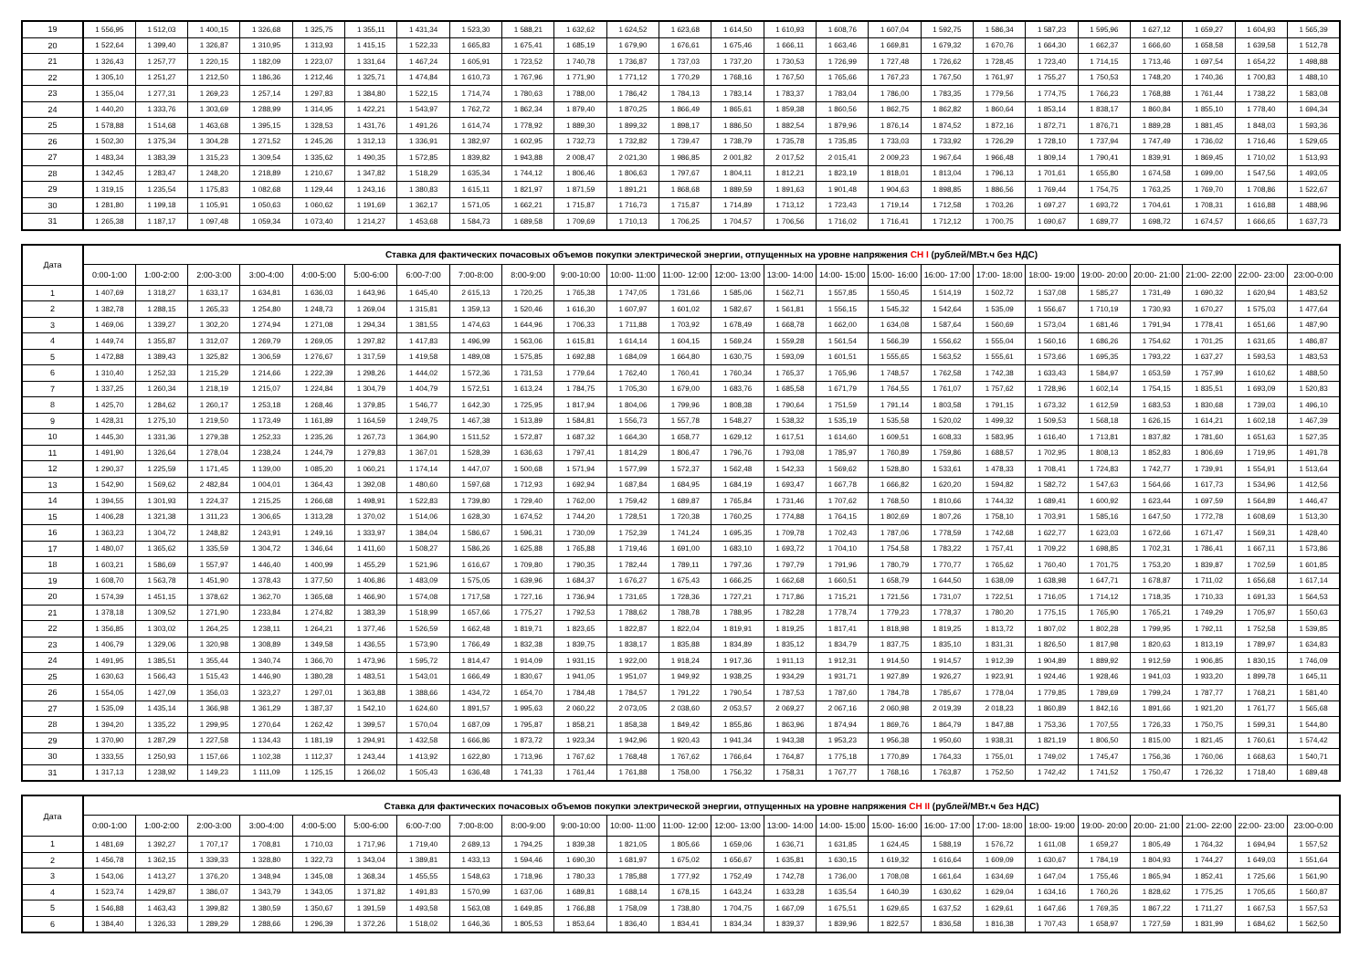| 19 | 1 556,95 | 1 512,03 | 1 400,15 | 1 326,68 | 1 325,75 | 1 355,11 | 1 431,34 | 1 523,30 | 1 588,21 | 1 632,62 | 1 624,52 | 1 623,68 | 1 614,50 | 1 610,93 | 1 608,76 | 1 607,04 | 1 592,75 | 1 586,34 | 1 587,23 | 1 595,96 | 1 627,12 | 1 659,27 | 1 604,93 | 1 565,39 |
| 20 | 1 522,64 | 1 399,40 | 1 326,87 | 1 310,95 | 1 313,93 | 1 415,15 | 1 522,33 | 1 665,83 | 1 675,41 | 1 685,19 | 1 679,90 | 1 676,61 | 1 675,46 | 1 666,11 | 1 663,46 | 1 669,81 | 1 679,32 | 1 670,76 | 1 664,30 | 1 662,37 | 1 666,60 | 1 658,58 | 1 639,58 | 1 512,78 |
| 21 | 1 326,43 | 1 257,77 | 1 220,15 | 1 182,09 | 1 223,07 | 1 331,64 | 1 467,24 | 1 605,91 | 1 723,52 | 1 740,78 | 1 736,87 | 1 737,03 | 1 737,20 | 1 730,53 | 1 726,99 | 1 727,48 | 1 726,62 | 1 728,45 | 1 723,40 | 1 714,15 | 1 713,46 | 1 697,54 | 1 654,22 | 1 498,88 |
| 22 | 1 305,10 | 1 251,27 | 1 212,50 | 1 186,36 | 1 212,46 | 1 325,71 | 1 474,84 | 1 610,73 | 1 767,96 | 1 771,90 | 1 771,12 | 1 770,29 | 1 768,16 | 1 767,50 | 1 765,66 | 1 767,23 | 1 767,50 | 1 761,97 | 1 755,27 | 1 750,53 | 1 748,20 | 1 740,36 | 1 700,83 | 1 488,10 |
| 23 | 1 355,04 | 1 277,31 | 1 269,23 | 1 257,14 | 1 297,83 | 1 384,80 | 1 522,15 | 1 714,74 | 1 780,63 | 1 788,00 | 1 786,42 | 1 784,13 | 1 783,14 | 1 783,37 | 1 783,04 | 1 786,00 | 1 783,35 | 1 779,56 | 1 774,75 | 1 766,23 | 1 768,88 | 1 761,44 | 1 738,22 | 1 583,08 |
| 24 | 1 440,20 | 1 333,76 | 1 303,69 | 1 288,99 | 1 314,95 | 1 422,21 | 1 543,97 | 1 762,72 | 1 862,34 | 1 879,40 | 1 870,25 | 1 866,49 | 1 865,61 | 1 859,38 | 1 860,56 | 1 862,75 | 1 862,82 | 1 860,64 | 1 853,14 | 1 838,17 | 1 860,84 | 1 855,10 | 1 778,40 | 1 694,34 |
| 25 | 1 578,88 | 1 514,68 | 1 463,68 | 1 395,15 | 1 328,53 | 1 431,76 | 1 491,26 | 1 614,74 | 1 778,92 | 1 889,30 | 1 899,32 | 1 898,17 | 1 886,50 | 1 882,54 | 1 879,96 | 1 876,14 | 1 874,52 | 1 872,16 | 1 872,71 | 1 876,71 | 1 889,28 | 1 881,45 | 1 848,03 | 1 593,36 |
| 26 | 1 502,30 | 1 375,34 | 1 304,28 | 1 271,52 | 1 245,26 | 1 312,13 | 1 336,91 | 1 382,97 | 1 602,95 | 1 732,73 | 1 732,82 | 1 739,47 | 1 738,79 | 1 735,78 | 1 735,85 | 1 733,03 | 1 733,92 | 1 726,29 | 1 728,10 | 1 737,94 | 1 747,49 | 1 736,02 | 1 716,46 | 1 529,65 |
| 27 | 1 483,34 | 1 383,39 | 1 315,23 | 1 309,54 | 1 335,62 | 1 490,35 | 1 572,85 | 1 839,82 | 1 943,88 | 2 008,47 | 2 021,30 | 1 986,85 | 2 001,82 | 2 017,52 | 2 015,41 | 2 009,23 | 1 967,64 | 1 966,48 | 1 809,14 | 1 790,41 | 1 839,91 | 1 869,45 | 1 710,02 | 1 513,93 |
| 28 | 1 342,45 | 1 283,47 | 1 248,20 | 1 218,89 | 1 210,67 | 1 347,82 | 1 518,29 | 1 635,34 | 1 744,12 | 1 806,46 | 1 806,63 | 1 797,67 | 1 804,11 | 1 812,21 | 1 823,19 | 1 818,01 | 1 813,04 | 1 796,13 | 1 701,61 | 1 655,80 | 1 674,58 | 1 699,00 | 1 547,56 | 1 493,05 |
| 29 | 1 319,15 | 1 235,54 | 1 175,83 | 1 082,68 | 1 129,44 | 1 243,16 | 1 380,83 | 1 615,11 | 1 821,97 | 1 871,59 | 1 891,21 | 1 868,68 | 1 889,59 | 1 891,63 | 1 901,48 | 1 904,63 | 1 898,85 | 1 886,56 | 1 769,44 | 1 754,75 | 1 763,25 | 1 769,70 | 1 708,86 | 1 522,67 |
| 30 | 1 281,80 | 1 199,18 | 1 105,91 | 1 050,63 | 1 060,62 | 1 191,69 | 1 362,17 | 1 571,05 | 1 662,21 | 1 715,87 | 1 716,73 | 1 715,87 | 1 714,89 | 1 713,12 | 1 723,43 | 1 719,14 | 1 712,58 | 1 703,26 | 1 697,27 | 1 693,72 | 1 704,61 | 1 708,31 | 1 616,88 | 1 488,96 |
| 31 | 1 265,38 | 1 187,17 | 1 097,48 | 1 059,34 | 1 073,40 | 1 214,27 | 1 453,68 | 1 584,73 | 1 689,58 | 1 709,69 | 1 710,13 | 1 706,25 | 1 704,57 | 1 706,56 | 1 716,02 | 1 716,41 | 1 712,12 | 1 700,75 | 1 690,67 | 1 689,77 | 1 698,72 | 1 674,57 | 1 666,65 | 1 637,73 |
| Дата | Ставка для фактических почасовых объемов покупки электрической энергии, отпущенных на уровне напряжения СН I (рублей/МВт.ч без НДС) | | | | | | | | | | | | | | | | | | | | | | | |
| --- | --- | --- | --- | --- | --- | --- | --- | --- | --- | --- | --- | --- | --- | --- | --- | --- | --- | --- | --- | --- | --- | --- | --- | --- |
| | 0:00-1:00 | 1:00-2:00 | 2:00-3:00 | 3:00-4:00 | 4:00-5:00 | 5:00-6:00 | 6:00-7:00 | 7:00-8:00 | 8:00-9:00 | 9:00-10:00 | 10:00- 11:00 | 11:00- 12:00 | 12:00- 13:00 | 13:00- 14:00 | 14:00- 15:00 | 15:00- 16:00 | 16:00- 17:00 | 17:00- 18:00 | 18:00- 19:00 | 19:00- 20:00 | 20:00- 21:00 | 21:00- 22:00 | 22:00- 23:00 | 23:00-0:00 |
| 1 | 1 407,69 | 1 318,27 | 1 633,17 | 1 634,81 | 1 636,03 | 1 643,96 | 1 645,40 | 2 615,13 | 1 720,25 | 1 765,38 | 1 747,05 | 1 731,66 | 1 585,06 | 1 562,71 | 1 557,85 | 1 550,45 | 1 514,19 | 1 502,72 | 1 537,08 | 1 585,27 | 1 731,49 | 1 690,32 | 1 620,94 | 1 483,52 |
| 2 | 1 382,78 | 1 288,15 | 1 265,33 | 1 254,80 | 1 248,73 | 1 269,04 | 1 315,81 | 1 359,13 | 1 520,46 | 1 616,30 | 1 607,97 | 1 601,02 | 1 582,67 | 1 561,81 | 1 556,15 | 1 545,32 | 1 542,64 | 1 535,09 | 1 556,67 | 1 710,19 | 1 730,93 | 1 670,27 | 1 575,03 | 1 477,64 |
| 3 | 1 469,06 | 1 339,27 | 1 302,20 | 1 274,94 | 1 271,08 | 1 294,34 | 1 381,55 | 1 474,63 | 1 644,96 | 1 706,33 | 1 711,88 | 1 703,92 | 1 678,49 | 1 668,78 | 1 662,00 | 1 634,08 | 1 587,64 | 1 560,69 | 1 573,04 | 1 681,46 | 1 791,94 | 1 778,41 | 1 651,66 | 1 487,90 |
| 4 | 1 449,74 | 1 355,87 | 1 312,07 | 1 269,79 | 1 269,05 | 1 297,82 | 1 417,83 | 1 496,99 | 1 563,06 | 1 615,81 | 1 614,14 | 1 604,15 | 1 569,24 | 1 559,28 | 1 561,54 | 1 566,39 | 1 556,62 | 1 555,04 | 1 560,16 | 1 686,26 | 1 754,62 | 1 701,25 | 1 631,65 | 1 486,87 |
| 5 | 1 472,88 | 1 389,43 | 1 325,82 | 1 306,59 | 1 276,67 | 1 317,59 | 1 419,58 | 1 489,08 | 1 575,85 | 1 692,88 | 1 684,09 | 1 664,80 | 1 630,75 | 1 593,09 | 1 601,51 | 1 555,65 | 1 563,52 | 1 555,61 | 1 573,66 | 1 695,35 | 1 793,22 | 1 637,27 | 1 593,53 | 1 483,53 |
| 6 | 1 310,40 | 1 252,33 | 1 215,29 | 1 214,66 | 1 222,39 | 1 298,26 | 1 444,02 | 1 572,36 | 1 731,53 | 1 779,64 | 1 762,40 | 1 760,41 | 1 760,34 | 1 765,37 | 1 765,96 | 1 748,57 | 1 762,58 | 1 742,38 | 1 633,43 | 1 584,97 | 1 653,59 | 1 757,99 | 1 610,62 | 1 488,50 |
| 7 | 1 337,25 | 1 260,34 | 1 218,19 | 1 215,07 | 1 224,84 | 1 304,79 | 1 404,79 | 1 572,51 | 1 613,24 | 1 784,75 | 1 705,30 | 1 679,00 | 1 683,76 | 1 685,58 | 1 671,79 | 1 764,55 | 1 761,07 | 1 757,62 | 1 728,96 | 1 602,14 | 1 754,15 | 1 835,51 | 1 693,09 | 1 520,83 |
| 8 | 1 425,70 | 1 284,62 | 1 260,17 | 1 253,18 | 1 268,46 | 1 379,85 | 1 546,77 | 1 642,30 | 1 725,95 | 1 817,94 | 1 804,06 | 1 799,96 | 1 808,38 | 1 790,64 | 1 751,59 | 1 791,14 | 1 803,58 | 1 791,15 | 1 673,32 | 1 612,59 | 1 683,53 | 1 830,68 | 1 739,03 | 1 496,10 |
| 9 | 1 428,31 | 1 275,10 | 1 219,50 | 1 173,49 | 1 161,89 | 1 164,59 | 1 249,75 | 1 467,38 | 1 513,89 | 1 584,81 | 1 556,73 | 1 557,78 | 1 548,27 | 1 538,32 | 1 535,19 | 1 535,58 | 1 520,02 | 1 499,32 | 1 509,53 | 1 568,18 | 1 626,15 | 1 614,21 | 1 602,18 | 1 467,39 |
| 10 | 1 445,30 | 1 331,36 | 1 279,38 | 1 252,33 | 1 235,26 | 1 267,73 | 1 364,90 | 1 511,52 | 1 572,87 | 1 687,32 | 1 664,30 | 1 658,77 | 1 629,12 | 1 617,51 | 1 614,60 | 1 609,51 | 1 608,33 | 1 583,95 | 1 616,40 | 1 713,81 | 1 837,82 | 1 781,60 | 1 651,63 | 1 527,35 |
| 11 | 1 491,90 | 1 326,64 | 1 278,04 | 1 238,24 | 1 244,79 | 1 279,83 | 1 367,01 | 1 528,39 | 1 636,63 | 1 797,41 | 1 814,29 | 1 806,47 | 1 796,76 | 1 793,08 | 1 785,97 | 1 760,89 | 1 759,86 | 1 688,57 | 1 702,95 | 1 808,13 | 1 852,83 | 1 806,69 | 1 719,95 | 1 491,78 |
| 12 | 1 290,37 | 1 225,59 | 1 171,45 | 1 139,00 | 1 085,20 | 1 060,21 | 1 174,14 | 1 447,07 | 1 500,68 | 1 571,94 | 1 577,99 | 1 572,37 | 1 562,48 | 1 542,33 | 1 569,62 | 1 528,80 | 1 533,61 | 1 478,33 | 1 708,41 | 1 724,83 | 1 742,77 | 1 739,91 | 1 554,91 | 1 513,64 |
| 13 | 1 542,90 | 1 569,62 | 2 482,84 | 1 004,01 | 1 364,43 | 1 392,08 | 1 480,60 | 1 597,68 | 1 712,93 | 1 692,94 | 1 687,84 | 1 684,95 | 1 684,19 | 1 693,47 | 1 667,78 | 1 666,82 | 1 620,20 | 1 594,82 | 1 582,72 | 1 547,63 | 1 564,66 | 1 617,73 | 1 534,96 | 1 412,56 |
| 14 | 1 394,55 | 1 301,93 | 1 224,37 | 1 215,25 | 1 266,68 | 1 498,91 | 1 522,83 | 1 739,80 | 1 729,40 | 1 762,00 | 1 759,42 | 1 689,87 | 1 765,84 | 1 731,46 | 1 707,62 | 1 768,50 | 1 810,66 | 1 744,32 | 1 689,41 | 1 600,92 | 1 623,44 | 1 697,59 | 1 564,89 | 1 446,47 |
| 15 | 1 406,28 | 1 321,38 | 1 311,23 | 1 306,65 | 1 313,28 | 1 370,02 | 1 514,06 | 1 628,30 | 1 674,52 | 1 744,20 | 1 728,51 | 1 720,38 | 1 760,25 | 1 774,88 | 1 764,15 | 1 802,69 | 1 807,26 | 1 758,10 | 1 703,91 | 1 585,16 | 1 647,50 | 1 772,78 | 1 608,69 | 1 513,30 |
| 16 | 1 363,23 | 1 304,72 | 1 248,82 | 1 243,91 | 1 249,16 | 1 333,97 | 1 384,04 | 1 586,67 | 1 596,31 | 1 730,09 | 1 752,39 | 1 741,24 | 1 695,35 | 1 709,78 | 1 702,43 | 1 787,06 | 1 778,59 | 1 742,68 | 1 622,77 | 1 623,03 | 1 672,66 | 1 671,47 | 1 569,31 | 1 428,40 |
| 17 | 1 480,07 | 1 365,62 | 1 335,59 | 1 304,72 | 1 346,64 | 1 411,60 | 1 508,27 | 1 586,26 | 1 625,88 | 1 765,88 | 1 719,46 | 1 691,00 | 1 683,10 | 1 693,72 | 1 704,10 | 1 754,58 | 1 783,22 | 1 757,41 | 1 709,22 | 1 698,85 | 1 702,31 | 1 786,41 | 1 667,11 | 1 573,86 |
| 18 | 1 603,21 | 1 586,69 | 1 557,97 | 1 446,40 | 1 400,99 | 1 455,29 | 1 521,96 | 1 616,67 | 1 709,80 | 1 790,35 | 1 782,44 | 1 789,11 | 1 797,36 | 1 797,79 | 1 791,96 | 1 780,79 | 1 770,77 | 1 765,62 | 1 760,40 | 1 701,75 | 1 753,20 | 1 839,87 | 1 702,59 | 1 601,85 |
| 19 | 1 608,70 | 1 563,78 | 1 451,90 | 1 378,43 | 1 377,50 | 1 406,86 | 1 483,09 | 1 575,05 | 1 639,96 | 1 684,37 | 1 676,27 | 1 675,43 | 1 666,25 | 1 662,68 | 1 660,51 | 1 658,79 | 1 644,50 | 1 638,09 | 1 638,98 | 1 647,71 | 1 678,87 | 1 711,02 | 1 656,68 | 1 617,14 |
| 20 | 1 574,39 | 1 451,15 | 1 378,62 | 1 362,70 | 1 365,68 | 1 466,90 | 1 574,08 | 1 717,58 | 1 727,16 | 1 736,94 | 1 731,65 | 1 728,36 | 1 727,21 | 1 717,86 | 1 715,21 | 1 721,56 | 1 731,07 | 1 722,51 | 1 716,05 | 1 714,12 | 1 718,35 | 1 710,33 | 1 691,33 | 1 564,53 |
| 21 | 1 378,18 | 1 309,52 | 1 271,90 | 1 233,84 | 1 274,82 | 1 383,39 | 1 518,99 | 1 657,66 | 1 775,27 | 1 792,53 | 1 788,62 | 1 788,78 | 1 788,95 | 1 782,28 | 1 778,74 | 1 779,23 | 1 778,37 | 1 780,20 | 1 775,15 | 1 765,90 | 1 765,21 | 1 749,29 | 1 705,97 | 1 550,63 |
| 22 | 1 356,85 | 1 303,02 | 1 264,25 | 1 238,11 | 1 264,21 | 1 377,46 | 1 526,59 | 1 662,48 | 1 819,71 | 1 823,65 | 1 822,87 | 1 822,04 | 1 819,91 | 1 819,25 | 1 817,41 | 1 818,98 | 1 819,25 | 1 813,72 | 1 807,02 | 1 802,28 | 1 799,95 | 1 792,11 | 1 752,58 | 1 539,85 |
| 23 | 1 406,79 | 1 329,06 | 1 320,98 | 1 308,89 | 1 349,58 | 1 436,55 | 1 573,90 | 1 766,49 | 1 832,38 | 1 839,75 | 1 838,17 | 1 835,88 | 1 834,89 | 1 835,12 | 1 834,79 | 1 837,75 | 1 835,10 | 1 831,31 | 1 826,50 | 1 817,98 | 1 820,63 | 1 813,19 | 1 789,97 | 1 634,83 |
| 24 | 1 491,95 | 1 385,51 | 1 355,44 | 1 340,74 | 1 366,70 | 1 473,96 | 1 595,72 | 1 814,47 | 1 914,09 | 1 931,15 | 1 922,00 | 1 918,24 | 1 917,36 | 1 911,13 | 1 912,31 | 1 914,50 | 1 914,57 | 1 912,39 | 1 904,89 | 1 889,92 | 1 912,59 | 1 906,85 | 1 830,15 | 1 746,09 |
| 25 | 1 630,63 | 1 566,43 | 1 515,43 | 1 446,90 | 1 380,28 | 1 483,51 | 1 543,01 | 1 666,49 | 1 830,67 | 1 941,05 | 1 951,07 | 1 949,92 | 1 938,25 | 1 934,29 | 1 931,71 | 1 927,89 | 1 926,27 | 1 923,91 | 1 924,46 | 1 928,46 | 1 941,03 | 1 933,20 | 1 899,78 | 1 645,11 |
| 26 | 1 554,05 | 1 427,09 | 1 356,03 | 1 323,27 | 1 297,01 | 1 363,88 | 1 388,66 | 1 434,72 | 1 654,70 | 1 784,48 | 1 784,57 | 1 791,22 | 1 790,54 | 1 787,53 | 1 787,60 | 1 784,78 | 1 785,67 | 1 778,04 | 1 779,85 | 1 789,69 | 1 799,24 | 1 787,77 | 1 768,21 | 1 581,40 |
| 27 | 1 535,09 | 1 435,14 | 1 366,98 | 1 361,29 | 1 387,37 | 1 542,10 | 1 624,60 | 1 891,57 | 1 995,63 | 2 060,22 | 2 073,05 | 2 038,60 | 2 053,57 | 2 069,27 | 2 067,16 | 2 060,98 | 2 019,39 | 2 018,23 | 1 860,89 | 1 842,16 | 1 891,66 | 1 921,20 | 1 761,77 | 1 565,68 |
| 28 | 1 394,20 | 1 335,22 | 1 299,95 | 1 270,64 | 1 262,42 | 1 399,57 | 1 570,04 | 1 687,09 | 1 795,87 | 1 858,21 | 1 858,38 | 1 849,42 | 1 855,86 | 1 863,96 | 1 874,94 | 1 869,76 | 1 864,79 | 1 847,88 | 1 753,36 | 1 707,55 | 1 726,33 | 1 750,75 | 1 599,31 | 1 544,80 |
| 29 | 1 370,90 | 1 287,29 | 1 227,58 | 1 134,43 | 1 181,19 | 1 294,91 | 1 432,58 | 1 666,86 | 1 873,72 | 1 923,34 | 1 942,96 | 1 920,43 | 1 941,34 | 1 943,38 | 1 953,23 | 1 956,38 | 1 950,60 | 1 938,31 | 1 821,19 | 1 806,50 | 1 815,00 | 1 821,45 | 1 760,61 | 1 574,42 |
| 30 | 1 333,55 | 1 250,93 | 1 157,66 | 1 102,38 | 1 112,37 | 1 243,44 | 1 413,92 | 1 622,80 | 1 713,96 | 1 767,62 | 1 768,48 | 1 767,62 | 1 766,64 | 1 764,87 | 1 775,18 | 1 770,89 | 1 764,33 | 1 755,01 | 1 749,02 | 1 745,47 | 1 756,36 | 1 760,06 | 1 668,63 | 1 540,71 |
| 31 | 1 317,13 | 1 238,92 | 1 149,23 | 1 111,09 | 1 125,15 | 1 266,02 | 1 505,43 | 1 636,48 | 1 741,33 | 1 761,44 | 1 761,88 | 1 758,00 | 1 756,32 | 1 758,31 | 1 767,77 | 1 768,16 | 1 763,87 | 1 752,50 | 1 742,42 | 1 741,52 | 1 750,47 | 1 726,32 | 1 718,40 | 1 689,48 |
| Дата | Ставка для фактических почасовых объемов покупки электрической энергии, отпущенных на уровне напряжения СН II (рублей/МВт.ч без НДС) | | | | | | | | | | | | | | | | | | | | | | | |
| --- | --- | --- | --- | --- | --- | --- | --- | --- | --- | --- | --- | --- | --- | --- | --- | --- | --- | --- | --- | --- | --- | --- | --- | --- |
| | 0:00-1:00 | 1:00-2:00 | 2:00-3:00 | 3:00-4:00 | 4:00-5:00 | 5:00-6:00 | 6:00-7:00 | 7:00-8:00 | 8:00-9:00 | 9:00-10:00 | 10:00- 11:00 | 11:00- 12:00 | 12:00- 13:00 | 13:00- 14:00 | 14:00- 15:00 | 15:00- 16:00 | 16:00- 17:00 | 17:00- 18:00 | 18:00- 19:00 | 19:00- 20:00 | 20:00- 21:00 | 21:00- 22:00 | 22:00- 23:00 | 23:00-0:00 |
| 1 | 1 481,69 | 1 392,27 | 1 707,17 | 1 708,81 | 1 710,03 | 1 717,96 | 1 719,40 | 2 689,13 | 1 794,25 | 1 839,38 | 1 821,05 | 1 805,66 | 1 659,06 | 1 636,71 | 1 631,85 | 1 624,45 | 1 588,19 | 1 576,72 | 1 611,08 | 1 659,27 | 1 805,49 | 1 764,32 | 1 694,94 | 1 557,52 |
| 2 | 1 456,78 | 1 362,15 | 1 339,33 | 1 328,80 | 1 322,73 | 1 343,04 | 1 389,81 | 1 433,13 | 1 594,46 | 1 690,30 | 1 681,97 | 1 675,02 | 1 656,67 | 1 635,81 | 1 630,15 | 1 619,32 | 1 616,64 | 1 609,09 | 1 630,67 | 1 784,19 | 1 804,93 | 1 744,27 | 1 649,03 | 1 551,64 |
| 3 | 1 543,06 | 1 413,27 | 1 376,20 | 1 348,94 | 1 345,08 | 1 368,34 | 1 455,55 | 1 548,63 | 1 718,96 | 1 780,33 | 1 785,88 | 1 777,92 | 1 752,49 | 1 742,78 | 1 736,00 | 1 708,08 | 1 661,64 | 1 634,69 | 1 647,04 | 1 755,46 | 1 865,94 | 1 852,41 | 1 725,66 | 1 561,90 |
| 4 | 1 523,74 | 1 429,87 | 1 386,07 | 1 343,79 | 1 343,05 | 1 371,82 | 1 491,83 | 1 570,99 | 1 637,06 | 1 689,81 | 1 688,14 | 1 678,15 | 1 643,24 | 1 633,28 | 1 635,54 | 1 640,39 | 1 630,62 | 1 629,04 | 1 634,16 | 1 760,26 | 1 828,62 | 1 775,25 | 1 705,65 | 1 560,87 |
| 5 | 1 546,88 | 1 463,43 | 1 399,82 | 1 380,59 | 1 350,67 | 1 391,59 | 1 493,58 | 1 563,08 | 1 649,85 | 1 766,88 | 1 758,09 | 1 738,80 | 1 704,75 | 1 667,09 | 1 675,51 | 1 629,65 | 1 637,52 | 1 629,61 | 1 647,66 | 1 769,35 | 1 867,22 | 1 711,27 | 1 667,53 | 1 557,53 |
| 6 | 1 384,40 | 1 326,33 | 1 289,29 | 1 288,66 | 1 296,39 | 1 372,26 | 1 518,02 | 1 646,36 | 1 805,53 | 1 853,64 | 1 836,40 | 1 834,41 | 1 834,34 | 1 839,37 | 1 839,96 | 1 822,57 | 1 836,58 | 1 816,38 | 1 707,43 | 1 658,97 | 1 727,59 | 1 831,99 | 1 684,62 | 1 562,50 |